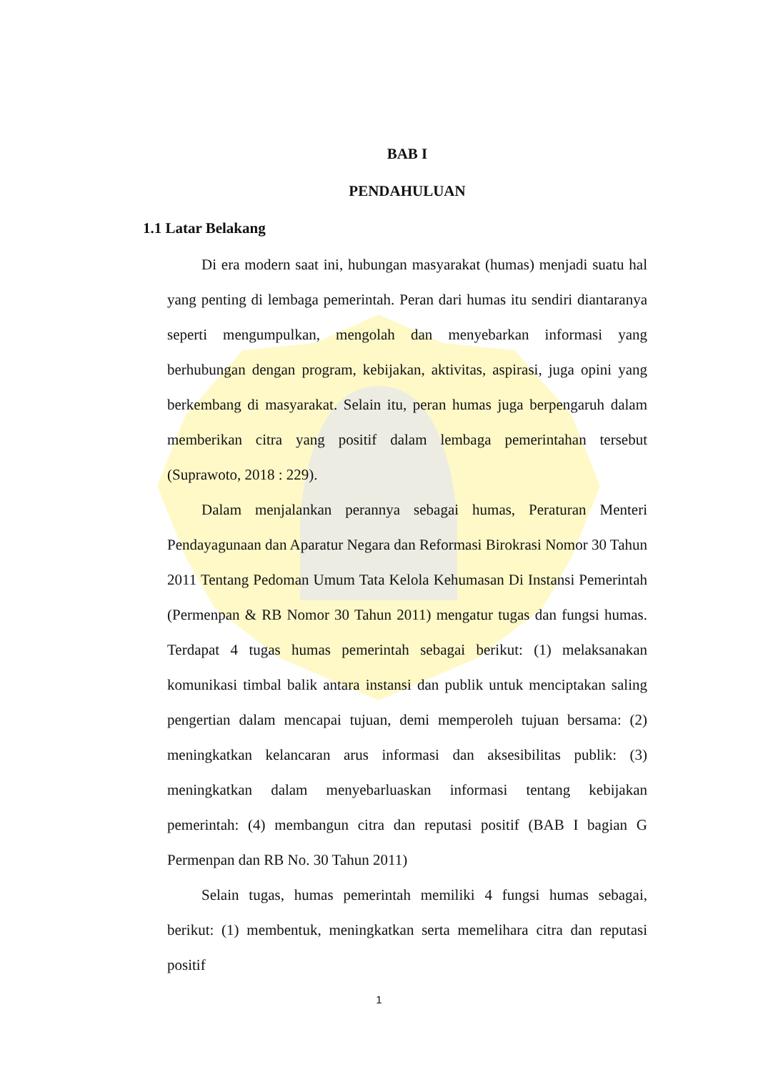BAB I
PENDAHULUAN
1.1 Latar Belakang
Di era modern saat ini, hubungan masyarakat (humas) menjadi suatu hal yang penting di lembaga pemerintah. Peran dari humas itu sendiri diantaranya seperti mengumpulkan, mengolah dan menyebarkan informasi yang berhubungan dengan program, kebijakan, aktivitas, aspirasi, juga opini yang berkembang di masyarakat. Selain itu, peran humas juga berpengaruh dalam memberikan citra yang positif dalam lembaga pemerintahan tersebut (Suprawoto, 2018 : 229).
Dalam menjalankan perannya sebagai humas, Peraturan Menteri Pendayagunaan dan Aparatur Negara dan Reformasi Birokrasi Nomor 30 Tahun 2011 Tentang Pedoman Umum Tata Kelola Kehumasan Di Instansi Pemerintah (Permenpan & RB Nomor 30 Tahun 2011) mengatur tugas dan fungsi humas. Terdapat 4 tugas humas pemerintah sebagai berikut: (1) melaksanakan komunikasi timbal balik antara instansi dan publik untuk menciptakan saling pengertian dalam mencapai tujuan, demi memperoleh tujuan bersama: (2) meningkatkan kelancaran arus informasi dan aksesibilitas publik: (3) meningkatkan dalam menyebarluaskan informasi tentang kebijakan pemerintah: (4) membangun citra dan reputasi positif (BAB I bagian G Permenpan dan RB No. 30 Tahun 2011)
Selain tugas, humas pemerintah memiliki 4 fungsi humas sebagai, berikut: (1) membentuk, meningkatkan serta memelihara citra dan reputasi positif
1